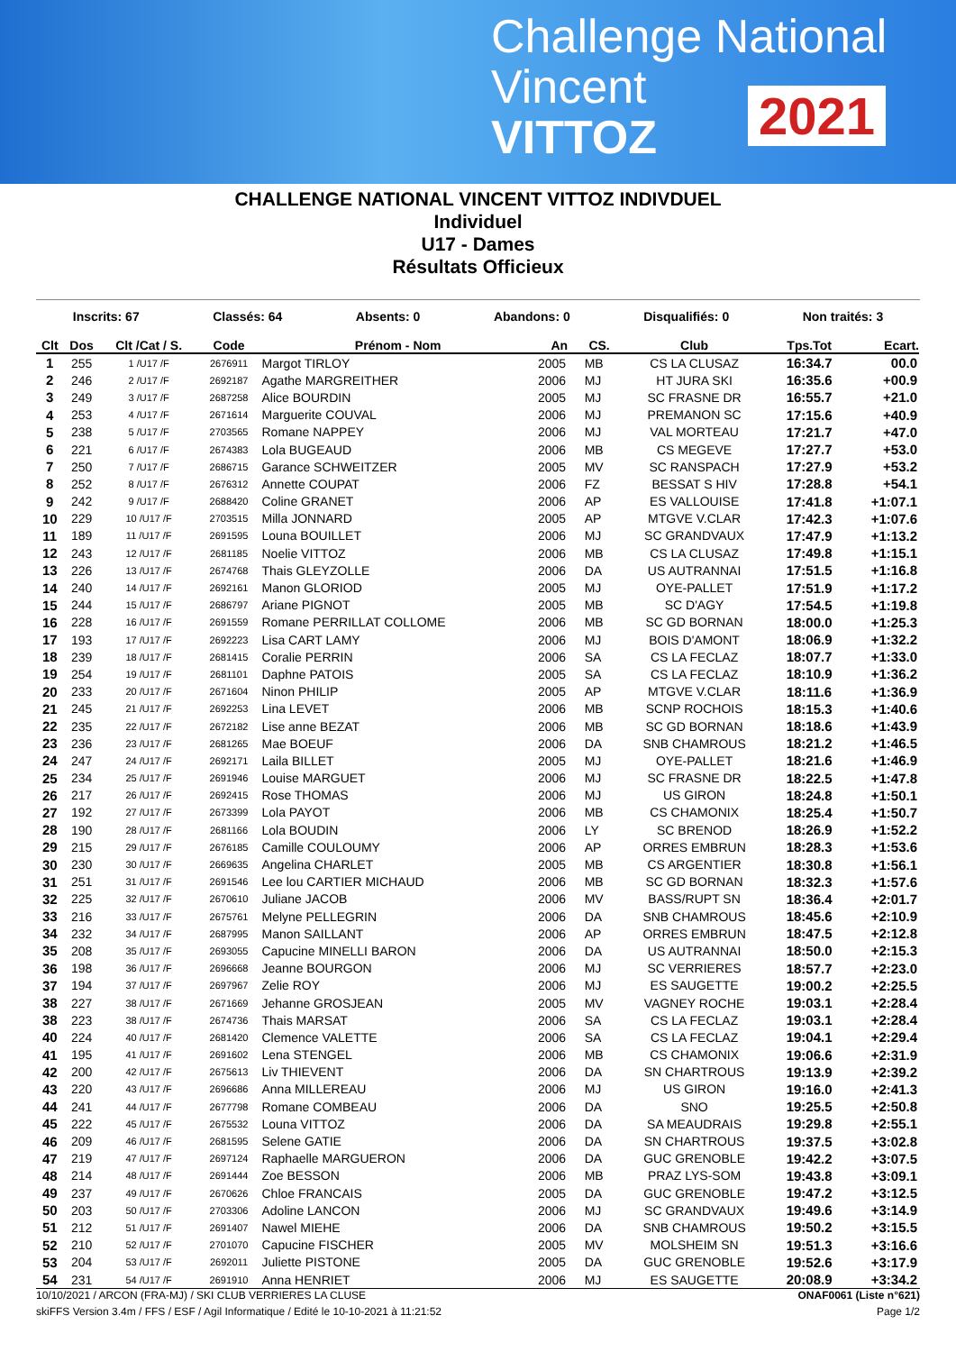Challenge National
Vincent
VITTOZ
2021
CHALLENGE NATIONAL VINCENT VITTOZ INDIVDUEL
Individuel
U17 - Dames
Résultats Officieux
Inscrits: 67 Classés: 64 Absents: 0 Abandons: 0 Disqualifiés: 0 Non traités: 3
| Clt | Dos | Clt /Cat / S. | Code | Prénom - Nom | An | CS. | Club | Tps.Tot | Ecart. |
| --- | --- | --- | --- | --- | --- | --- | --- | --- | --- |
| 1 | 255 | 1 /U17 /F | 2676911 | Margot TIRLOY | 2005 | MB | CS LA CLUSAZ | 16:34.7 | 00.0 |
| 2 | 246 | 2 /U17 /F | 2692187 | Agathe MARGREITHER | 2006 | MJ | HT JURA SKI | 16:35.6 | +00.9 |
| 3 | 249 | 3 /U17 /F | 2687258 | Alice BOURDIN | 2005 | MJ | SC FRASNE DR | 16:55.7 | +21.0 |
| 4 | 253 | 4 /U17 /F | 2671614 | Marguerite COUVAL | 2006 | MJ | PREMANON SC | 17:15.6 | +40.9 |
| 5 | 238 | 5 /U17 /F | 2703565 | Romane NAPPEY | 2006 | MJ | VAL MORTEAU | 17:21.7 | +47.0 |
| 6 | 221 | 6 /U17 /F | 2674383 | Lola BUGEAUD | 2006 | MB | CS MEGEVE | 17:27.7 | +53.0 |
| 7 | 250 | 7 /U17 /F | 2686715 | Garance SCHWEITZER | 2005 | MV | SC RANSPACH | 17:27.9 | +53.2 |
| 8 | 252 | 8 /U17 /F | 2676312 | Annette COUPAT | 2006 | FZ | BESSAT S HIV | 17:28.8 | +54.1 |
| 9 | 242 | 9 /U17 /F | 2688420 | Coline GRANET | 2006 | AP | ES VALLOUISE | 17:41.8 | +1:07.1 |
| 10 | 229 | 10 /U17 /F | 2703515 | Milla JONNARD | 2005 | AP | MTGVE V.CLAR | 17:42.3 | +1:07.6 |
| 11 | 189 | 11 /U17 /F | 2691595 | Louna BOUILLET | 2006 | MJ | SC GRANDVAUX | 17:47.9 | +1:13.2 |
| 12 | 243 | 12 /U17 /F | 2681185 | Noelie VITTOZ | 2006 | MB | CS LA CLUSAZ | 17:49.8 | +1:15.1 |
| 13 | 226 | 13 /U17 /F | 2674768 | Thais GLEYZOLLE | 2006 | DA | US AUTRANNAI | 17:51.5 | +1:16.8 |
| 14 | 240 | 14 /U17 /F | 2692161 | Manon GLORIOD | 2005 | MJ | OYE-PALLET | 17:51.9 | +1:17.2 |
| 15 | 244 | 15 /U17 /F | 2686797 | Ariane PIGNOT | 2005 | MB | SC D'AGY | 17:54.5 | +1:19.8 |
| 16 | 228 | 16 /U17 /F | 2691559 | Romane PERRILLAT COLLOME | 2006 | MB | SC GD BORNAN | 18:00.0 | +1:25.3 |
| 17 | 193 | 17 /U17 /F | 2692223 | Lisa CART LAMY | 2006 | MJ | BOIS D'AMONT | 18:06.9 | +1:32.2 |
| 18 | 239 | 18 /U17 /F | 2681415 | Coralie PERRIN | 2006 | SA | CS LA FECLAZ | 18:07.7 | +1:33.0 |
| 19 | 254 | 19 /U17 /F | 2681101 | Daphne PATOIS | 2005 | SA | CS LA FECLAZ | 18:10.9 | +1:36.2 |
| 20 | 233 | 20 /U17 /F | 2671604 | Ninon PHILIP | 2005 | AP | MTGVE V.CLAR | 18:11.6 | +1:36.9 |
| 21 | 245 | 21 /U17 /F | 2692253 | Lina LEVET | 2006 | MB | SCNP ROCHOIS | 18:15.3 | +1:40.6 |
| 22 | 235 | 22 /U17 /F | 2672182 | Lise anne BEZAT | 2006 | MB | SC GD BORNAN | 18:18.6 | +1:43.9 |
| 23 | 236 | 23 /U17 /F | 2681265 | Mae BOEUF | 2006 | DA | SNB CHAMROUS | 18:21.2 | +1:46.5 |
| 24 | 247 | 24 /U17 /F | 2692171 | Laila BILLET | 2005 | MJ | OYE-PALLET | 18:21.6 | +1:46.9 |
| 25 | 234 | 25 /U17 /F | 2691946 | Louise MARGUET | 2006 | MJ | SC FRASNE DR | 18:22.5 | +1:47.8 |
| 26 | 217 | 26 /U17 /F | 2692415 | Rose THOMAS | 2006 | MJ | US GIRON | 18:24.8 | +1:50.1 |
| 27 | 192 | 27 /U17 /F | 2673399 | Lola PAYOT | 2006 | MB | CS CHAMONIX | 18:25.4 | +1:50.7 |
| 28 | 190 | 28 /U17 /F | 2681166 | Lola BOUDIN | 2006 | LY | SC BRENOD | 18:26.9 | +1:52.2 |
| 29 | 215 | 29 /U17 /F | 2676185 | Camille COULOUMY | 2006 | AP | ORRES EMBRUN | 18:28.3 | +1:53.6 |
| 30 | 230 | 30 /U17 /F | 2669635 | Angelina CHARLET | 2005 | MB | CS ARGENTIER | 18:30.8 | +1:56.1 |
| 31 | 251 | 31 /U17 /F | 2691546 | Lee lou CARTIER MICHAUD | 2006 | MB | SC GD BORNAN | 18:32.3 | +1:57.6 |
| 32 | 225 | 32 /U17 /F | 2670610 | Juliane JACOB | 2006 | MV | BASS/RUPT SN | 18:36.4 | +2:01.7 |
| 33 | 216 | 33 /U17 /F | 2675761 | Melyne PELLEGRIN | 2006 | DA | SNB CHAMROUS | 18:45.6 | +2:10.9 |
| 34 | 232 | 34 /U17 /F | 2687995 | Manon SAILLANT | 2006 | AP | ORRES EMBRUN | 18:47.5 | +2:12.8 |
| 35 | 208 | 35 /U17 /F | 2693055 | Capucine MINELLI BARON | 2006 | DA | US AUTRANNAI | 18:50.0 | +2:15.3 |
| 36 | 198 | 36 /U17 /F | 2696668 | Jeanne BOURGON | 2006 | MJ | SC VERRIERES | 18:57.7 | +2:23.0 |
| 37 | 194 | 37 /U17 /F | 2697967 | Zelie ROY | 2006 | MJ | ES SAUGETTE | 19:00.2 | +2:25.5 |
| 38 | 227 | 38 /U17 /F | 2671669 | Jehanne GROSJEAN | 2005 | MV | VAGNEY ROCHE | 19:03.1 | +2:28.4 |
| 38 | 223 | 38 /U17 /F | 2674736 | Thais MARSAT | 2006 | SA | CS LA FECLAZ | 19:03.1 | +2:28.4 |
| 40 | 224 | 40 /U17 /F | 2681420 | Clemence VALETTE | 2006 | SA | CS LA FECLAZ | 19:04.1 | +2:29.4 |
| 41 | 195 | 41 /U17 /F | 2691602 | Lena STENGEL | 2006 | MB | CS CHAMONIX | 19:06.6 | +2:31.9 |
| 42 | 200 | 42 /U17 /F | 2675613 | Liv THIEVENT | 2006 | DA | SN CHARTROUS | 19:13.9 | +2:39.2 |
| 43 | 220 | 43 /U17 /F | 2696686 | Anna MILLEREAU | 2006 | MJ | US GIRON | 19:16.0 | +2:41.3 |
| 44 | 241 | 44 /U17 /F | 2677798 | Romane COMBEAU | 2006 | DA | SNO | 19:25.5 | +2:50.8 |
| 45 | 222 | 45 /U17 /F | 2675532 | Louna VITTOZ | 2006 | DA | SA MEAUDRAIS | 19:29.8 | +2:55.1 |
| 46 | 209 | 46 /U17 /F | 2681595 | Selene GATIE | 2006 | DA | SN CHARTROUS | 19:37.5 | +3:02.8 |
| 47 | 219 | 47 /U17 /F | 2697124 | Raphaelle MARGUERON | 2006 | DA | GUC GRENOBLE | 19:42.2 | +3:07.5 |
| 48 | 214 | 48 /U17 /F | 2691444 | Zoe BESSON | 2006 | MB | PRAZ LYS-SOM | 19:43.8 | +3:09.1 |
| 49 | 237 | 49 /U17 /F | 2670626 | Chloe FRANCAIS | 2005 | DA | GUC GRENOBLE | 19:47.2 | +3:12.5 |
| 50 | 203 | 50 /U17 /F | 2703306 | Adoline LANCON | 2006 | MJ | SC GRANDVAUX | 19:49.6 | +3:14.9 |
| 51 | 212 | 51 /U17 /F | 2691407 | Nawel MIEHE | 2006 | DA | SNB CHAMROUS | 19:50.2 | +3:15.5 |
| 52 | 210 | 52 /U17 /F | 2701070 | Capucine FISCHER | 2005 | MV | MOLSHEIM SN | 19:51.3 | +3:16.6 |
| 53 | 204 | 53 /U17 /F | 2692011 | Juliette PISTONE | 2005 | DA | GUC GRENOBLE | 19:52.6 | +3:17.9 |
| 54 | 231 | 54 /U17 /F | 2691910 | Anna HENRIET | 2006 | MJ | ES SAUGETTE | 20:08.9 | +3:34.2 |
10/10/2021 / ARCON (FRA-MJ) / SKI CLUB VERRIERES LA CLUSE ONAF0061 (Liste n°621)
skiFFS Version 3.4m / FFS / ESF / Agil Informatique / Edité le 10-10-2021 à 11:21:52 Page 1/2